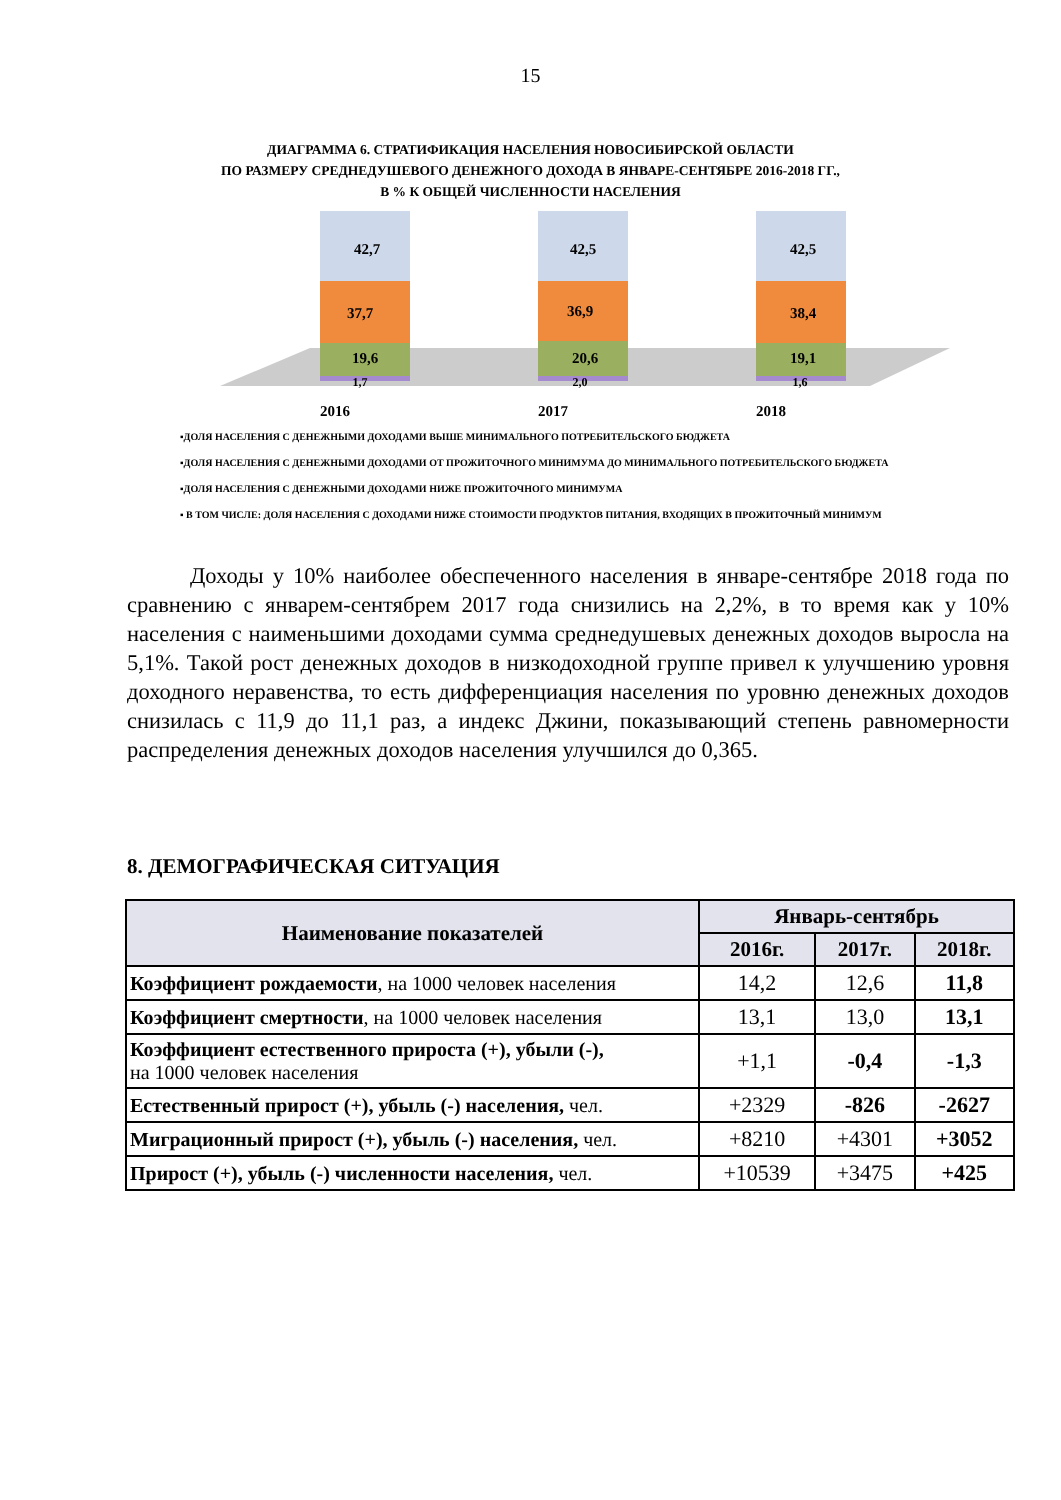15
ДИАГРАММА 6. СТРАТИФИКАЦИЯ НАСЕЛЕНИЯ НОВОСИБИРСКОЙ ОБЛАСТИ
ПО РАЗМЕРУ СРЕДНЕДУШЕВОГО ДЕНЕЖНОГО ДОХОДА В ЯНВАРЕ-СЕНТЯБРЕ 2016-2018 ГГ.,
В % К ОБЩЕЙ ЧИСЛЕННОСТИ НАСЕЛЕНИЯ
42,7
37,7
19,6
1,7
42,5
36,9
20,6
2,0
42,5
38,4
19,1
1,6
2016
2017
2018
▪ДОЛЯ НАСЕЛЕНИЯ С ДЕНЕЖНЫМИ ДОХОДАМИ ВЫШЕ МИНИМАЛЬНОГО ПОТРЕБИТЕЛЬСКОГО БЮДЖЕТА
▪ДОЛЯ НАСЕЛЕНИЯ С ДЕНЕЖНЫМИ ДОХОДАМИ ОТ ПРОЖИТОЧНОГО МИНИМУМА ДО МИНИМАЛЬНОГО ПОТРЕБИТЕЛЬСКОГО БЮДЖЕТА
▪ДОЛЯ НАСЕЛЕНИЯ С ДЕНЕЖНЫМИ ДОХОДАМИ НИЖЕ ПРОЖИТОЧНОГО МИНИМУМА
▪ В ТОМ ЧИСЛЕ: ДОЛЯ НАСЕЛЕНИЯ С ДОХОДАМИ НИЖЕ СТОИМОСТИ ПРОДУКТОВ ПИТАНИЯ, ВХОДЯЩИХ В ПРОЖИТОЧНЫЙ МИНИМУМ
Доходы у 10% наиболее обеспеченного населения в январе-сентябре 2018 года по сравнению с январем-сентябрем 2017 года снизились на 2,2%, в то время как у 10% населения с наименьшими доходами сумма среднедушевых денежных доходов выросла на 5,1%. Такой рост денежных доходов в низкодоходной группе привел к улучшению уровня доходного неравенства, то есть дифференциация населения по уровню денежных доходов снизилась с 11,9 до 11,1 раз, а индекс Джини, показывающий степень равномерности распределения денежных доходов населения улучшился до 0,365.
8. ДЕМОГРАФИЧЕСКАЯ СИТУАЦИЯ
| Наименование показателей | Январь-сентябрь | | |
| --- | --- | --- | --- |
| | 2016г. | 2017г. | 2018г. |
| Коэффициент рождаемости , на 1000 человек населения | 14,2 | 12,6 | 11,8 |
| Коэффициент смертности , на 1000 человек населения | 13,1 | 13,0 | 13,1 |
| Коэффициент естественного прироста (+), убыли (-), на 1000 человек населения | +1,1 | -0,4 | -1,3 |
| Естественный прирост (+), убыль (-) населения, чел. | +2329 | -826 | -2627 |
| Миграционный прирост (+), убыль (-) населения, чел. | +8210 | +4301 | +3052 |
| Прирост (+), убыль (-) численности населения, чел. | +10539 | +3475 | +425 |